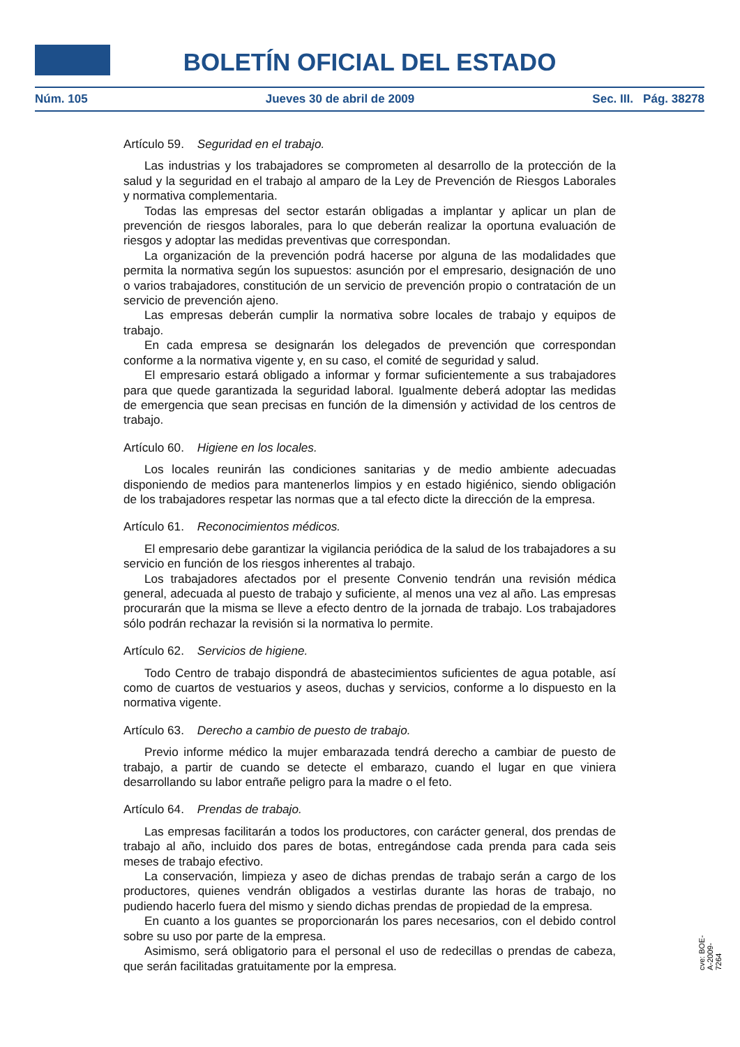BOLETÍN OFICIAL DEL ESTADO
Núm. 105 Jueves 30 de abril de 2009 Sec. III. Pág. 38278
Artículo 59. Seguridad en el trabajo.
Las industrias y los trabajadores se comprometen al desarrollo de la protección de la salud y la seguridad en el trabajo al amparo de la Ley de Prevención de Riesgos Laborales y normativa complementaria.
Todas las empresas del sector estarán obligadas a implantar y aplicar un plan de prevención de riesgos laborales, para lo que deberán realizar la oportuna evaluación de riesgos y adoptar las medidas preventivas que correspondan.
La organización de la prevención podrá hacerse por alguna de las modalidades que permita la normativa según los supuestos: asunción por el empresario, designación de uno o varios trabajadores, constitución de un servicio de prevención propio o contratación de un servicio de prevención ajeno.
Las empresas deberán cumplir la normativa sobre locales de trabajo y equipos de trabajo.
En cada empresa se designarán los delegados de prevención que correspondan conforme a la normativa vigente y, en su caso, el comité de seguridad y salud.
El empresario estará obligado a informar y formar suficientemente a sus trabajadores para que quede garantizada la seguridad laboral. Igualmente deberá adoptar las medidas de emergencia que sean precisas en función de la dimensión y actividad de los centros de trabajo.
Artículo 60. Higiene en los locales.
Los locales reunirán las condiciones sanitarias y de medio ambiente adecuadas disponiendo de medios para mantenerlos limpios y en estado higiénico, siendo obligación de los trabajadores respetar las normas que a tal efecto dicte la dirección de la empresa.
Artículo 61. Reconocimientos médicos.
El empresario debe garantizar la vigilancia periódica de la salud de los trabajadores a su servicio en función de los riesgos inherentes al trabajo.
Los trabajadores afectados por el presente Convenio tendrán una revisión médica general, adecuada al puesto de trabajo y suficiente, al menos una vez al año. Las empresas procurarán que la misma se lleve a efecto dentro de la jornada de trabajo. Los trabajadores sólo podrán rechazar la revisión si la normativa lo permite.
Artículo 62. Servicios de higiene.
Todo Centro de trabajo dispondrá de abastecimientos suficientes de agua potable, así como de cuartos de vestuarios y aseos, duchas y servicios, conforme a lo dispuesto en la normativa vigente.
Artículo 63. Derecho a cambio de puesto de trabajo.
Previo informe médico la mujer embarazada tendrá derecho a cambiar de puesto de trabajo, a partir de cuando se detecte el embarazo, cuando el lugar en que viniera desarrollando su labor entrañe peligro para la madre o el feto.
Artículo 64. Prendas de trabajo.
Las empresas facilitarán a todos los productores, con carácter general, dos prendas de trabajo al año, incluido dos pares de botas, entregándose cada prenda para cada seis meses de trabajo efectivo.
La conservación, limpieza y aseo de dichas prendas de trabajo serán a cargo de los productores, quienes vendrán obligados a vestirlas durante las horas de trabajo, no pudiendo hacerlo fuera del mismo y siendo dichas prendas de propiedad de la empresa.
En cuanto a los guantes se proporcionarán los pares necesarios, con el debido control sobre su uso por parte de la empresa.
Asimismo, será obligatorio para el personal el uso de redecillas o prendas de cabeza, que serán facilitadas gratuitamente por la empresa.
cve: BOE-A-2009-7264